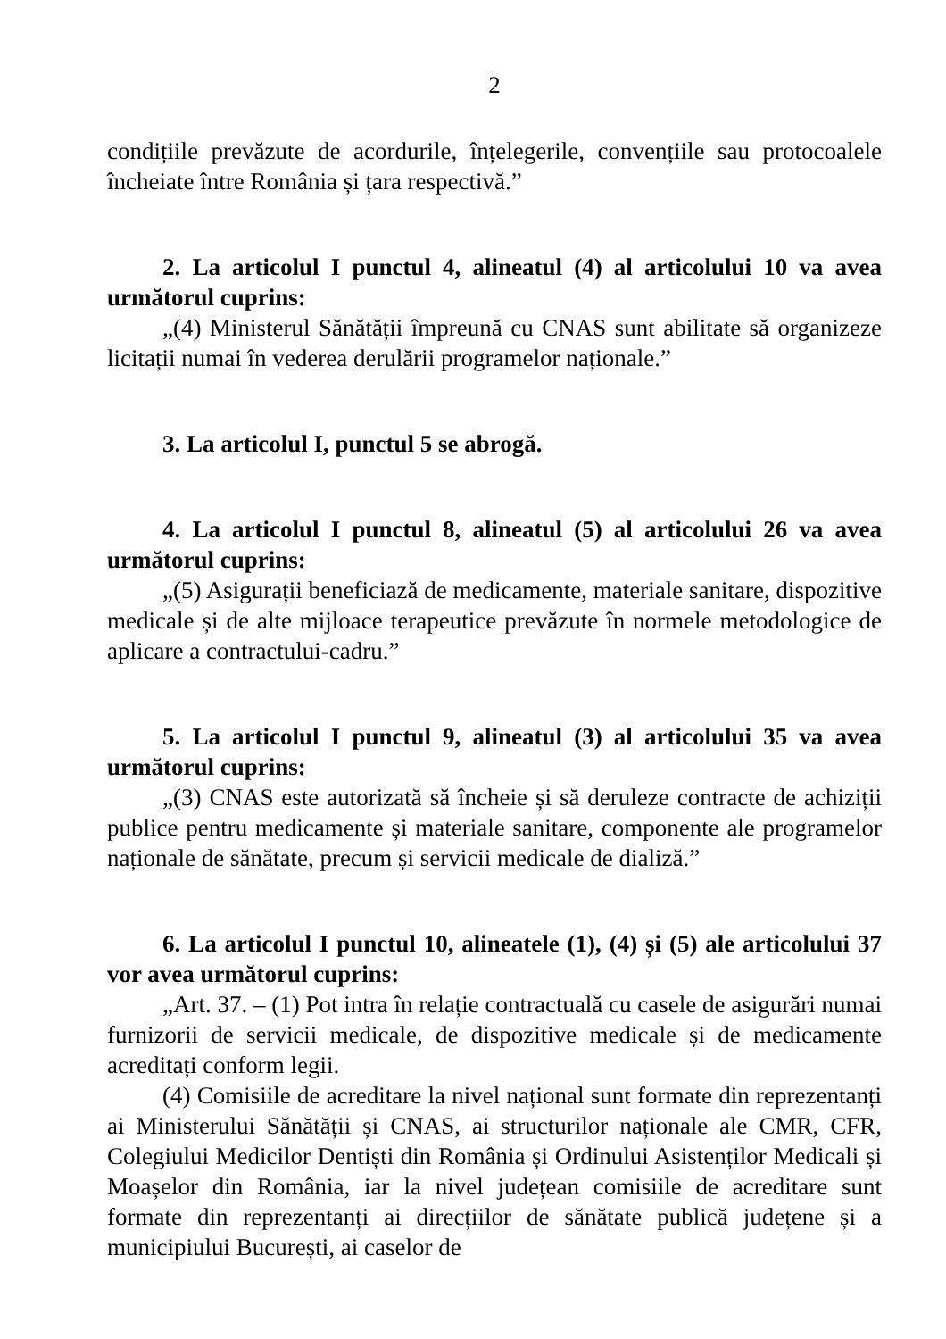2
condițiile prevăzute de acordurile, înțelegerile, convențiile sau protocoalele încheiate între România și țara respectivă.”
2. La articolul I punctul 4, alineatul (4) al articolului 10 va avea următorul cuprins:
„(4) Ministerul Sănătății împreună cu CNAS sunt abilitate să organizeze licitații numai în vederea derulării programelor naționale.”
3. La articolul I, punctul 5 se abrogă.
4. La articolul I punctul 8, alineatul (5) al articolului 26 va avea următorul cuprins:
„(5) Asigurații beneficiază de medicamente, materiale sanitare, dispozitive medicale și de alte mijloace terapeutice prevăzute în normele metodologice de aplicare a contractului-cadru.”
5. La articolul I punctul 9, alineatul (3) al articolului 35 va avea următorul cuprins:
„(3) CNAS este autorizată să încheie și să deruleze contracte de achiziții publice pentru medicamente și materiale sanitare, componente ale programelor naționale de sănătate, precum și servicii medicale de dializă.”
6. La articolul I punctul 10, alineatele (1), (4) și (5) ale articolului 37 vor avea următorul cuprins:
„Art. 37. – (1) Pot intra în relație contractuală cu casele de asigurări numai furnizorii de servicii medicale, de dispozitive medicale și de medicamente acreditați conform legii.
(4) Comisiile de acreditare la nivel național sunt formate din reprezentanți ai Ministerului Sănătății și CNAS, ai structurilor naționale ale CMR, CFR, Colegiului Medicilor Dentiști din România și Ordinului Asistenților Medicali și Moașelor din România, iar la nivel județean comisiile de acreditare sunt formate din reprezentanți ai direcțiilor de sănătate publică județene și a municipiului București, ai caselor de